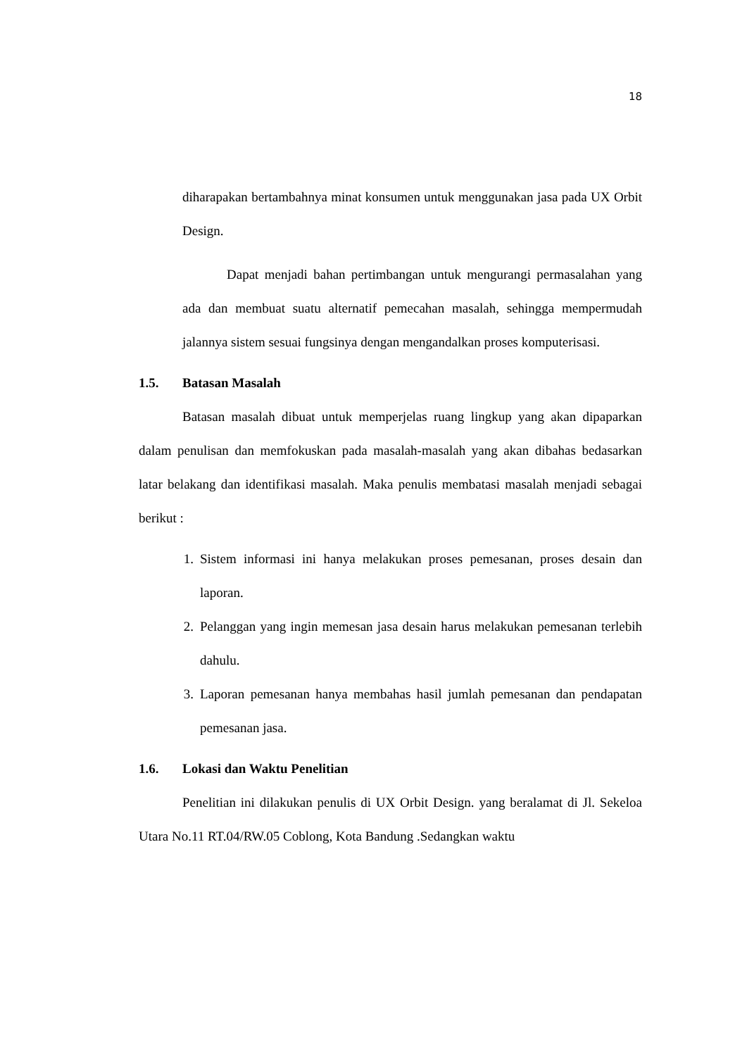18
diharapakan bertambahnya minat konsumen untuk menggunakan jasa pada UX Orbit Design.
Dapat menjadi bahan pertimbangan untuk mengurangi permasalahan yang ada dan membuat suatu alternatif pemecahan masalah, sehingga mempermudah jalannya sistem sesuai fungsinya dengan mengandalkan proses komputerisasi.
1.5. Batasan Masalah
Batasan masalah dibuat untuk memperjelas ruang lingkup yang akan dipaparkan dalam penulisan dan memfokuskan pada masalah-masalah yang akan dibahas bedasarkan latar belakang dan identifikasi masalah. Maka penulis membatasi masalah menjadi sebagai berikut :
1. Sistem informasi ini hanya melakukan proses pemesanan, proses desain dan laporan.
2. Pelanggan yang ingin memesan jasa desain harus melakukan pemesanan terlebih dahulu.
3. Laporan pemesanan hanya membahas hasil jumlah pemesanan dan pendapatan pemesanan jasa.
1.6. Lokasi dan Waktu Penelitian
Penelitian ini dilakukan penulis di UX Orbit Design. yang beralamat di Jl. Sekeloa Utara No.11 RT.04/RW.05 Coblong, Kota Bandung .Sedangkan waktu